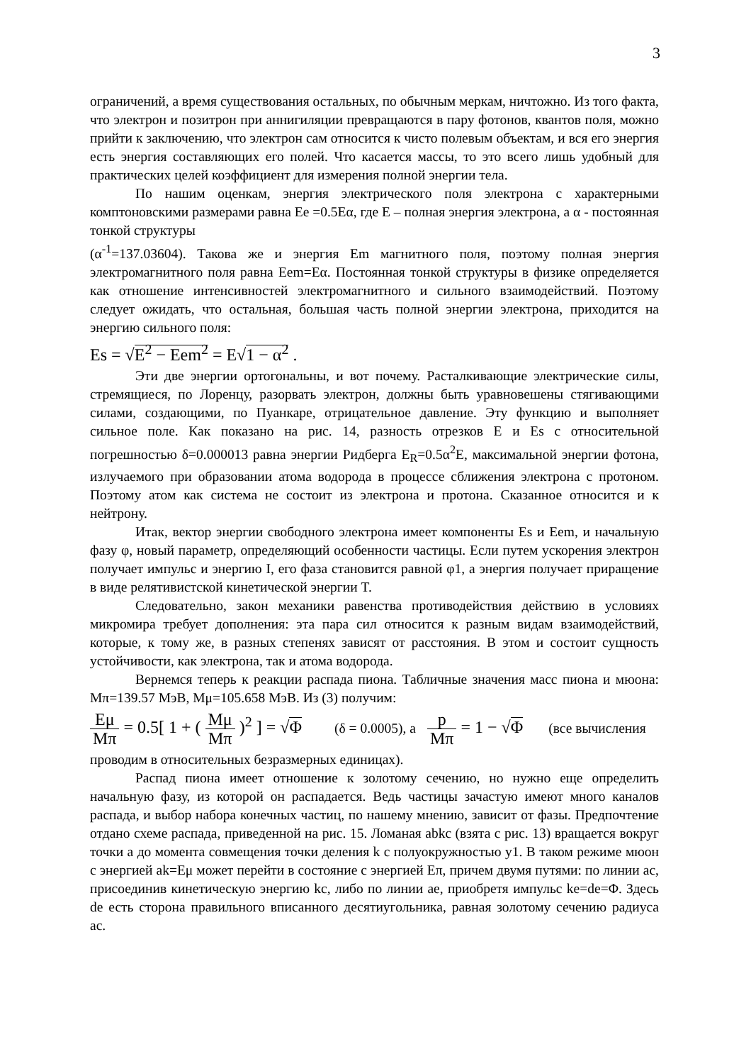3
ограничений, а время существования остальных, по обычным меркам, ничтожно. Из того факта, что электрон и позитрон при аннигиляции превращаются в пару фотонов, квантов поля, можно прийти к заключению, что электрон сам относится к чисто полевым объектам, и вся его энергия есть энергия составляющих его полей. Что касается массы, то это всего лишь удобный для практических целей коэффициент для измерения полной энергии тела.
По нашим оценкам, энергия электрического поля электрона с характерными комптоновскими размерами равна Ee =0.5Eα, где E – полная энергия электрона, а α - постоянная тонкой структуры
(α<sup>-1</sup>=137.03604). Такова же и энергия Em магнитного поля, поэтому полная энергия электромагнитного поля равна Eem=Eα. Постоянная тонкой структуры в физике определяется как отношение интенсивностей электромагнитного и сильного взаимодействий. Поэтому следует ожидать, что остальная, большая часть полной энергии электрона, приходится на энергию сильного поля:
Es = √E<sup>2</sup> − Eem<sup>2</sup> = E√1 − α<sup>2</sup> .
Эти две энергии ортогональны, и вот почему. Расталкивающие электрические силы, стремящиеся, по Лоренцу, разорвать электрон, должны быть уравновешены стягивающими силами, создающими, по Пуанкаре, отрицательное давление. Эту функцию и выполняет сильное поле. Как показано на рис. 14, разность отрезков E и Es с относительной погрешностью δ=0.000013 равна энергии Ридберга E<sub>R</sub>=0.5α<sup>2</sup>E, максимальной энергии фотона, излучаемого при образовании атома водорода в процессе сближения электрона с протоном. Поэтому атом как система не состоит из электрона и протона. Сказанное относится и к нейтрону.
Итак, вектор энергии свободного электрона имеет компоненты Es и Eem, и начальную фазу φ, новый параметр, определяющий особенности частицы. Если путем ускорения электрон получает импульс и энергию I, его фаза становится равной φ1, а энергия получает приращение в виде релятивистской кинетической энергии T.
Следовательно, закон механики равенства противодействия действию в условиях микромира требует дополнения: эта пара сил относится к разным видам взаимодействий, которые, к тому же, в разных степенях зависят от расстояния. В этом и состоит сущность устойчивости, как электрона, так и атома водорода.
Вернемся теперь к реакции распада пиона. Табличные значения масс пиона и мюона: Mπ=139.57 МэВ, Mμ=105.658 МэВ. Из (3) получим:
Eμ Mπ = 0.5[ 1 + ( Mμ Mπ )<sup>2</sup> ] = √Φ (δ = 0.0005), а p Mπ = 1 − √Φ (все вычисления
проводим в относительных безразмерных единицах).
Распад пиона имеет отношение к золотому сечению, но нужно еще определить начальную фазу, из которой он распадается. Ведь частицы зачастую имеют много каналов распада, и выбор набора конечных частиц, по нашему мнению, зависит от фазы. Предпочтение отдано схеме распада, приведенной на рис. 15. Ломаная abkc (взята с рис. 13) вращается вокруг точки a до момента совмещения точки деления k с полуокружностью y1. В таком режиме мюон с энергией ak=Eμ может перейти в состояние с энергией Eπ, причем двумя путями: по линии ac, присоединив кинетическую энергию kc, либо по линии ae, приобретя импульс ke=de=Φ. Здесь de есть сторона правильного вписанного десятиугольника, равная золотому сечению радиуса ac.